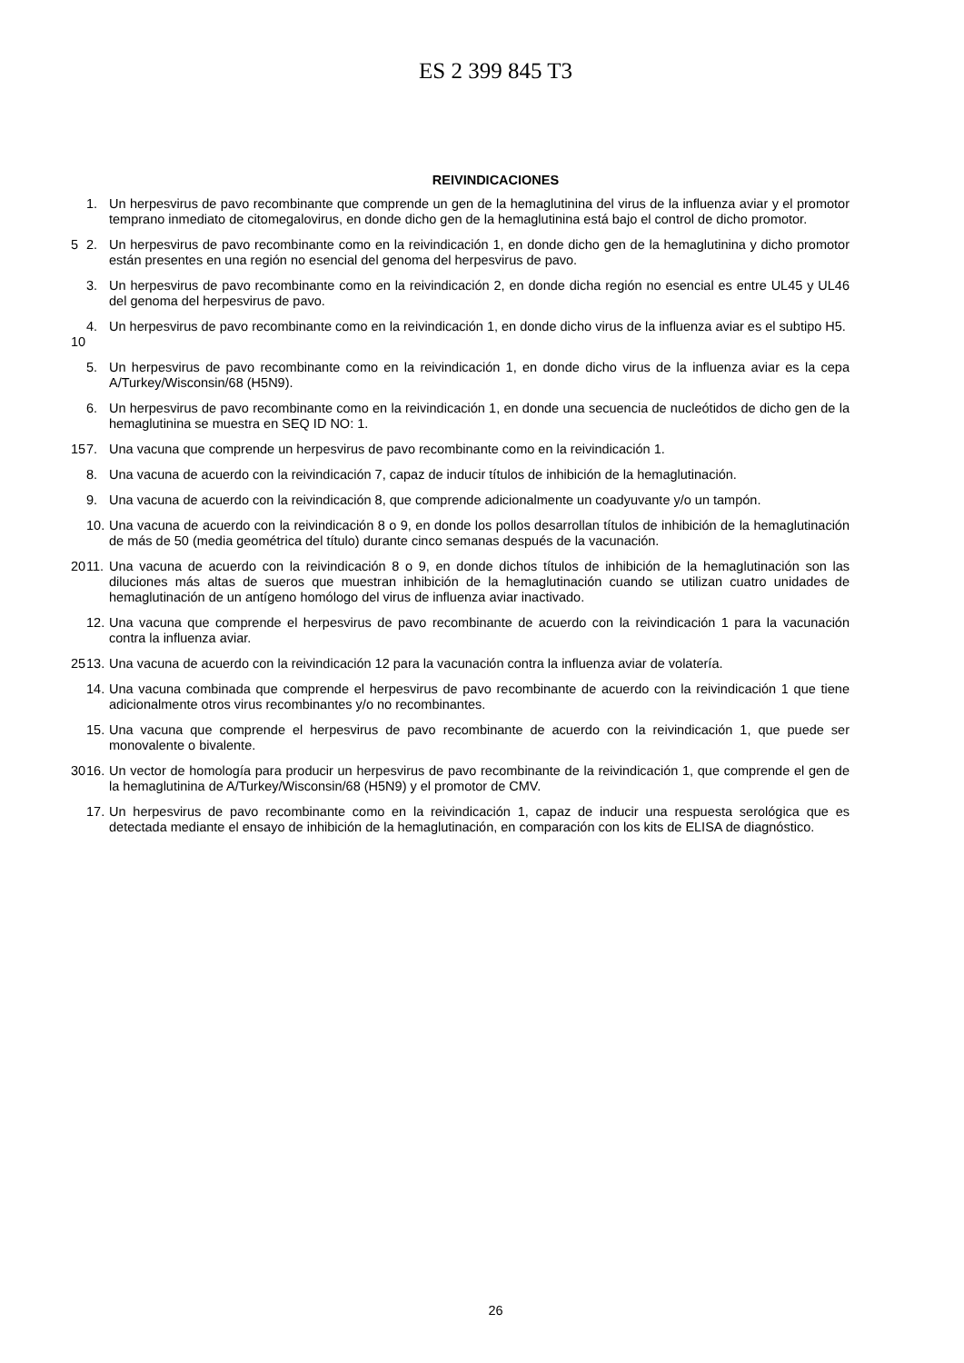ES 2 399 845 T3
REIVINDICACIONES
1. Un herpesvirus de pavo recombinante que comprende un gen de la hemaglutinina del virus de la influenza aviar y el promotor temprano inmediato de citomegalovirus, en donde dicho gen de la hemaglutinina está bajo el control de dicho promotor.
5 2. Un herpesvirus de pavo recombinante como en la reivindicación 1, en donde dicho gen de la hemaglutinina y dicho promotor están presentes en una región no esencial del genoma del herpesvirus de pavo.
3. Un herpesvirus de pavo recombinante como en la reivindicación 2, en donde dicha región no esencial es entre UL45 y UL46 del genoma del herpesvirus de pavo.
10 4. Un herpesvirus de pavo recombinante como en la reivindicación 1, en donde dicho virus de la influenza aviar es el subtipo H5.
5. Un herpesvirus de pavo recombinante como en la reivindicación 1, en donde dicho virus de la influenza aviar es la cepa A/Turkey/Wisconsin/68 (H5N9).
6. Un herpesvirus de pavo recombinante como en la reivindicación 1, en donde una secuencia de nucleótidos de dicho gen de la hemaglutinina se muestra en SEQ ID NO: 1.
15 7. Una vacuna que comprende un herpesvirus de pavo recombinante como en la reivindicación 1.
8. Una vacuna de acuerdo con la reivindicación 7, capaz de inducir títulos de inhibición de la hemaglutinación.
9. Una vacuna de acuerdo con la reivindicación 8, que comprende adicionalmente un coadyuvante y/o un tampón.
10.
Una vacuna de acuerdo con la reivindicación 8 o 9, en donde los pollos desarrollan títulos de inhibición de la hemaglutinación de más de 50 (media geométrica del título) durante cinco semanas después de la vacunación.
20 11.
Una vacuna de acuerdo con la reivindicación 8 o 9, en donde dichos títulos de inhibición de la hemaglutinación son las diluciones más altas de sueros que muestran inhibición de la hemaglutinación cuando se utilizan cuatro unidades de hemaglutinación de un antígeno homólogo del virus de influenza aviar inactivado.
12.
Una vacuna que comprende el herpesvirus de pavo recombinante de acuerdo con la reivindicación 1 para la vacunación contra la influenza aviar.
25 13.
Una vacuna de acuerdo con la reivindicación 12 para la vacunación contra la influenza aviar de volatería.
14.
Una vacuna combinada que comprende el herpesvirus de pavo recombinante de acuerdo con la reivindicación 1 que tiene adicionalmente otros virus recombinantes y/o no recombinantes.
15.
Una vacuna que comprende el herpesvirus de pavo recombinante de acuerdo con la reivindicación 1, que puede ser monovalente o bivalente.
30 16.
Un vector de homología para producir un herpesvirus de pavo recombinante de la reivindicación 1, que comprende el gen de la hemaglutinina de A/Turkey/Wisconsin/68 (H5N9) y el promotor de CMV.
17.
Un herpesvirus de pavo recombinante como en la reivindicación 1, capaz de inducir una respuesta serológica que es detectada mediante el ensayo de inhibición de la hemaglutinación, en comparación con los kits de ELISA de diagnóstico.
26